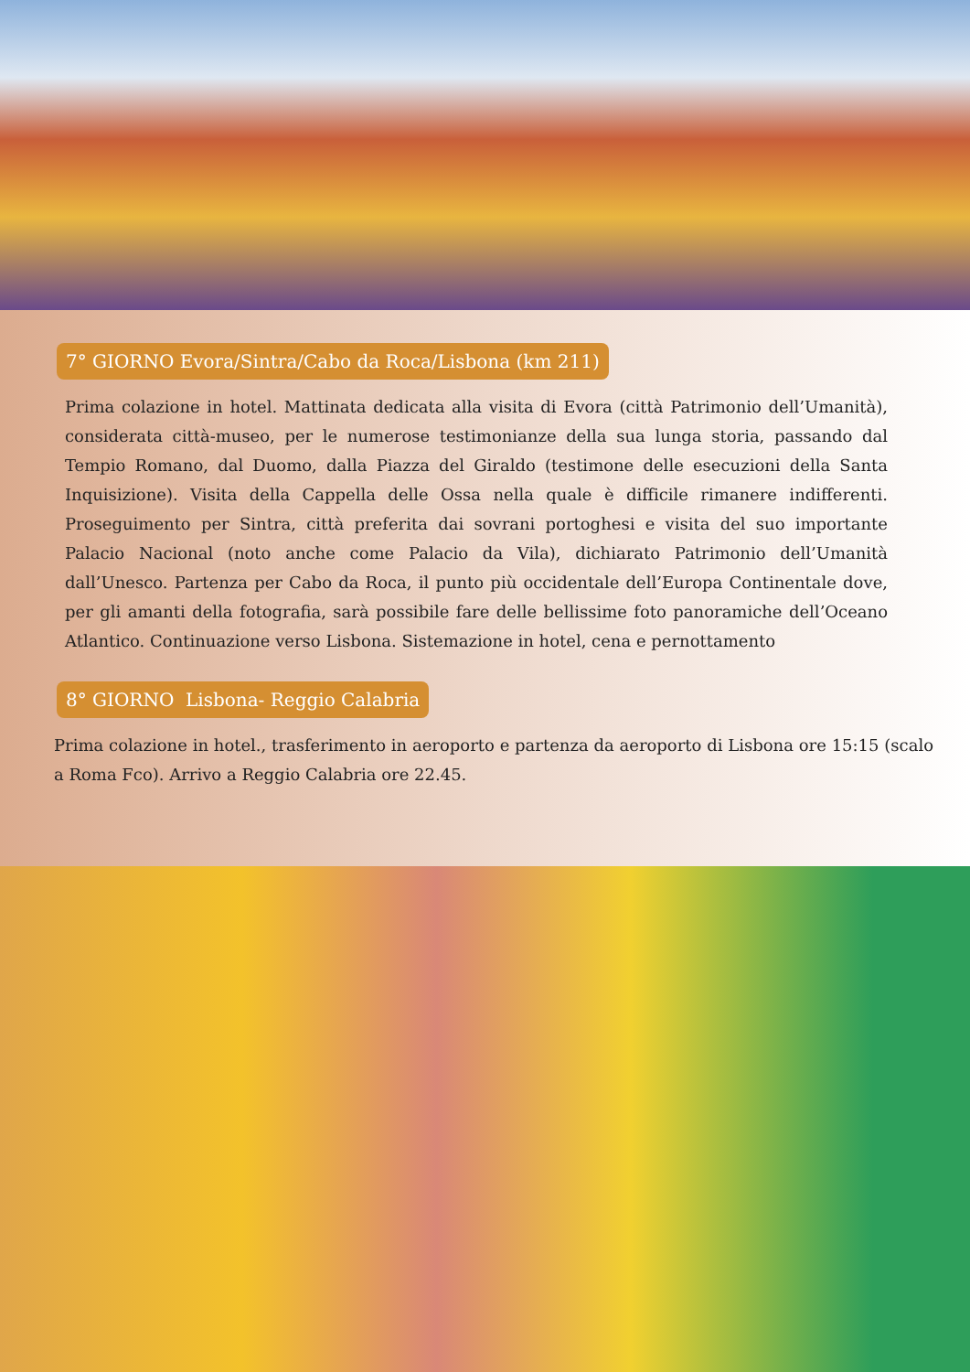7° GIORNO Evora/Sintra/Cabo da Roca/Lisbona (km 211)
Prima colazione in hotel. Mattinata dedicata alla visita di Evora (città Patrimonio dell’Umanità), considerata città-museo, per le numerose testimonianze della sua lunga storia, passando dal Tempio Romano, dal Duomo, dalla Piazza del Giraldo (testimone delle esecuzioni della Santa Inquisizione). Visita della Cappella delle Ossa nella quale è difficile rimanere indifferenti. Proseguimento per Sintra, città preferita dai sovrani portoghesi e visita del suo importante Palacio Nacional (noto anche come Palacio da Vila), dichiarato Patrimonio dell’Umanità dall’Unesco. Partenza per Cabo da Roca, il punto più occidentale dell’Europa Continentale dove, per gli amanti della fotografia, sarà possibile fare delle bellissime foto panoramiche dell’Oceano Atlantico. Continuazione verso Lisbona. Sistemazione in hotel, cena e pernottamento
8° GIORNO Lisbona- Reggio Calabria
Prima colazione in hotel., trasferimento in aeroporto e partenza da aeroporto di Lisbona ore 15:15 (scalo a Roma Fco). Arrivo a Reggio Calabria ore 22.45.